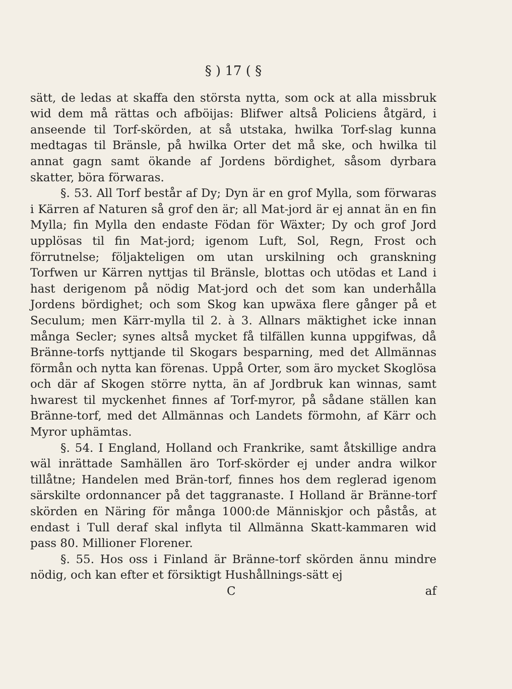§ ) 17 ( §
sätt, de ledas at skaffa den största nytta, som ock at alla missbruk wid dem må rättas och afböijas: Blifwer altså Policiens åtgärd, i anseende til Torf-skörden, at så utstaka, hwilka Torf-slag kunna medtagas til Bränsle, på hwilka Orter det må ske, och hwilka til annat gagn samt ökande af Jordens bördighet, såsom dyrbara skatter, böra förwaras.
§. 53. All Torf består af Dy; Dyn är en grof Mylla, som förwaras i Kärren af Naturen så grof den är; all Mat-jord är ej annat än en fin Mylla; fin Mylla den endaste Födan för Wäxter; Dy och grof Jord upplösas til fin Mat-jord; igenom Luft, Sol, Regn, Frost och förrutnelse; följakteligen om utan urskilning och granskning Torfwen ur Kärren nyttjas til Bränsle, blottas och utödas et Land i hast derigenom på nödig Mat-jord och det som kan underhålla Jordens bördighet; och som Skog kan upwäxa flere gånger på et Seculum; men Kärr-mylla til 2. à 3. Allnars mäktighet icke innan många Secler; synes altså mycket få tilfällen kunna uppgifwas, då Bränne-torfs nyttjande til Skogars besparning, med det Allmännas förmån och nytta kan förenas. Uppå Orter, som äro mycket Skoglösa och där af Skogen större nytta, än af Jordbruk kan winnas, samt hwarest til myckenhet finnes af Torf-myror, på sådane ställen kan Bränne-torf, med det Allmännas och Landets förmohn, af Kärr och Myror uphämtas.
§. 54. I England, Holland och Frankrike, samt åtskillige andra wäl inrättade Samhällen äro Torf-skörder ej under andra wilkor tillåtne; Handelen med Brän-torf, finnes hos dem reglerad igenom särskilte ordonnancer på det taggranaste. I Holland är Bränne-torf skörden en Näring för många 1000:de Människjor och påstås, at endast i Tull deraf skal inflyta til Allmänna Skatt-kammaren wid pass 80. Millioner Florener.
§. 55. Hos oss i Finland är Bränne-torf skörden ännu mindre nödig, och kan efter et försiktigt Hushållnings-sätt ej
C af